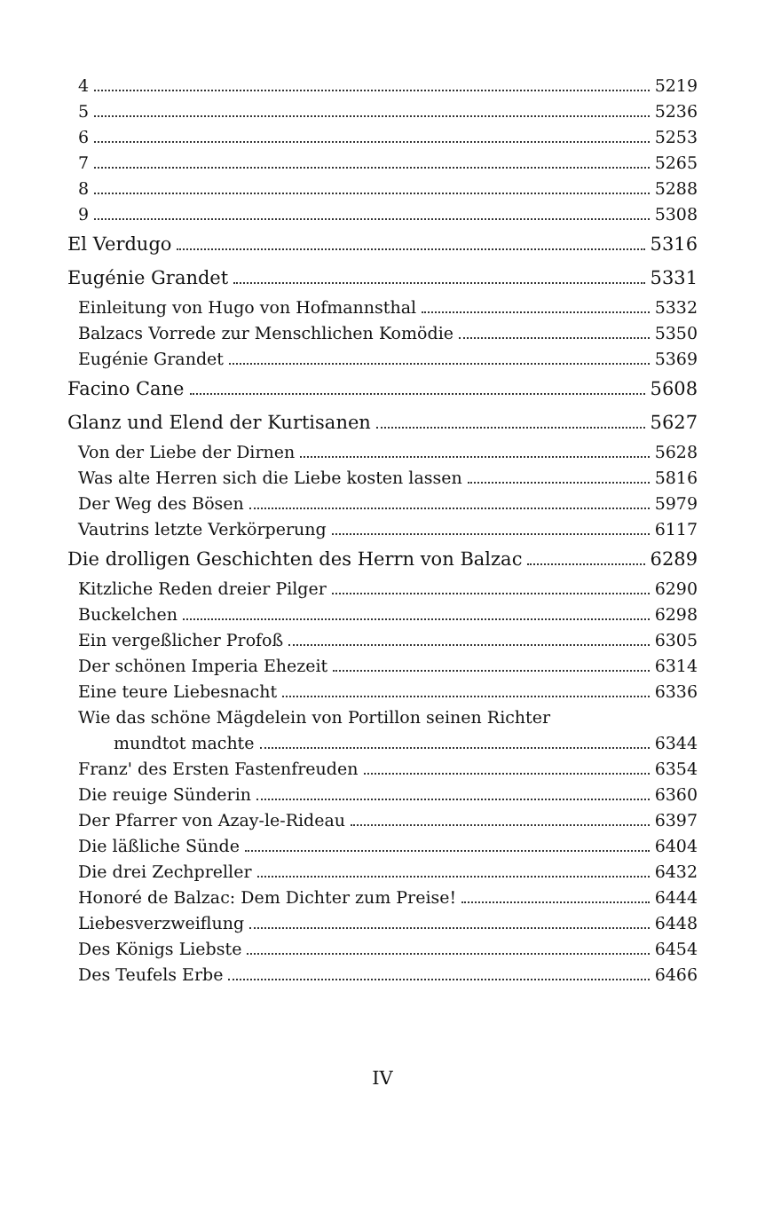4 5219
5 5236
6 5253
7 5265
8 5288
9 5308
El Verdugo 5316
Eugénie Grandet 5331
Einleitung von Hugo von Hofmannsthal 5332
Balzacs Vorrede zur Menschlichen Komödie 5350
Eugénie Grandet 5369
Facino Cane 5608
Glanz und Elend der Kurtisanen 5627
Von der Liebe der Dirnen 5628
Was alte Herren sich die Liebe kosten lassen 5816
Der Weg des Bösen 5979
Vautrins letzte Verkörperung 6117
Die drolligen Geschichten des Herrn von Balzac 6289
Kitzliche Reden dreier Pilger 6290
Buckelchen 6298
Ein vergeßlicher Profoß 6305
Der schönen Imperia Ehezeit 6314
Eine teure Liebesnacht 6336
Wie das schöne Mägdelein von Portillon seinen Richter
mundtot machte 6344
Franz' des Ersten Fastenfreuden 6354
Die reuige Sünderin 6360
Der Pfarrer von Azay-le-Rideau 6397
Die läßliche Sünde 6404
Die drei Zechpreller 6432
Honoré de Balzac: Dem Dichter zum Preise! 6444
Liebesverzweiflung 6448
Des Königs Liebste 6454
Des Teufels Erbe 6466
IV